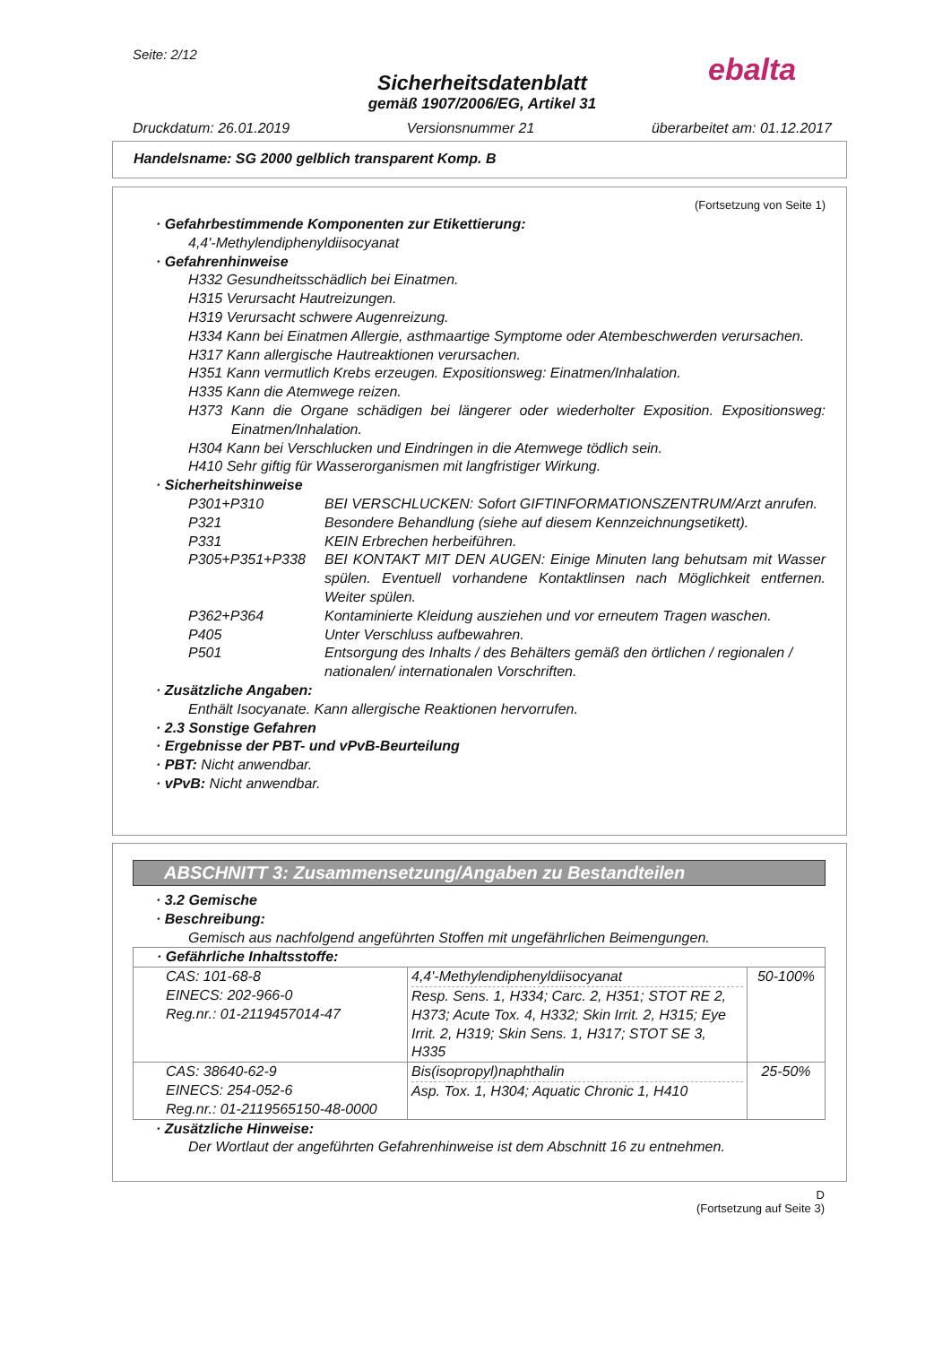Seite: 2/12
Sicherheitsdatenblatt
gemäß 1907/2006/EG, Artikel 31
Druckdatum: 26.01.2019 Versionsnummer 21 überarbeitet am: 01.12.2017
ebalta
Handelsname: SG 2000 gelblich transparent Komp. B
(Fortsetzung von Seite 1)
· Gefahrbestimmende Komponenten zur Etikettierung:
4,4'-Methylendiphenyldiisocyanat
· Gefahrenhinweise
H332 Gesundheitsschädlich bei Einatmen.
H315 Verursacht Hautreizungen.
H319 Verursacht schwere Augenreizung.
H334 Kann bei Einatmen Allergie, asthmaartige Symptome oder Atembeschwerden verursachen.
H317 Kann allergische Hautreaktionen verursachen.
H351 Kann vermutlich Krebs erzeugen. Expositionsweg: Einatmen/Inhalation.
H335 Kann die Atemwege reizen.
H373 Kann die Organe schädigen bei längerer oder wiederholter Exposition. Expositionsweg: Einatmen/Inhalation.
H304 Kann bei Verschlucken und Eindringen in die Atemwege tödlich sein.
H410 Sehr giftig für Wasserorganismen mit langfristiger Wirkung.
· Sicherheitshinweise
| P301+P310 | BEI VERSCHLUCKEN: Sofort GIFTINFORMATIONSZENTRUM/Arzt anrufen. |
| P321 | Besondere Behandlung (siehe auf diesem Kennzeichnungsetikett). |
| P331 | KEIN Erbrechen herbeiführen. |
| P305+P351+P338 | BEI KONTAKT MIT DEN AUGEN: Einige Minuten lang behutsam mit Wasser spülen. Eventuell vorhandene Kontaktlinsen nach Möglichkeit entfernen. Weiter spülen. |
| P362+P364 | Kontaminierte Kleidung ausziehen und vor erneutem Tragen waschen. |
| P405 | Unter Verschluss aufbewahren. |
| P501 | Entsorgung des Inhalts / des Behälters gemäß den örtlichen / regionalen / nationalen/ internationalen Vorschriften. |
· Zusätzliche Angaben:
Enthält Isocyanate. Kann allergische Reaktionen hervorrufen.
· 2.3 Sonstige Gefahren
· Ergebnisse der PBT- und vPvB-Beurteilung
· PBT: Nicht anwendbar.
· vPvB: Nicht anwendbar.
ABSCHNITT 3: Zusammensetzung/Angaben zu Bestandteilen
· 3.2 Gemische
· Beschreibung:
Gemisch aus nachfolgend angeführten Stoffen mit ungefährlichen Beimengungen.
| · Gefährliche Inhaltsstoffe: | | |
| CAS: 101-68-8 EINECS: 202-966-0 Reg.nr.: 01-2119457014-47 | 4,4'-Methylendiphenyldiisocyanat Resp. Sens. 1, H334; Carc. 2, H351; STOT RE 2, H373; Acute Tox. 4, H332; Skin Irrit. 2, H315; Eye Irrit. 2, H319; Skin Sens. 1, H317; STOT SE 3, H335 | 50-100% |
| CAS: 38640-62-9 EINECS: 254-052-6 Reg.nr.: 01-2119565150-48-0000 | Bis(isopropyl)naphthalin Asp. Tox. 1, H304; Aquatic Chronic 1, H410 | 25-50% |
· Zusätzliche Hinweise:
Der Wortlaut der angeführten Gefahrenhinweise ist dem Abschnitt 16 zu entnehmen.
D
(Fortsetzung auf Seite 3)